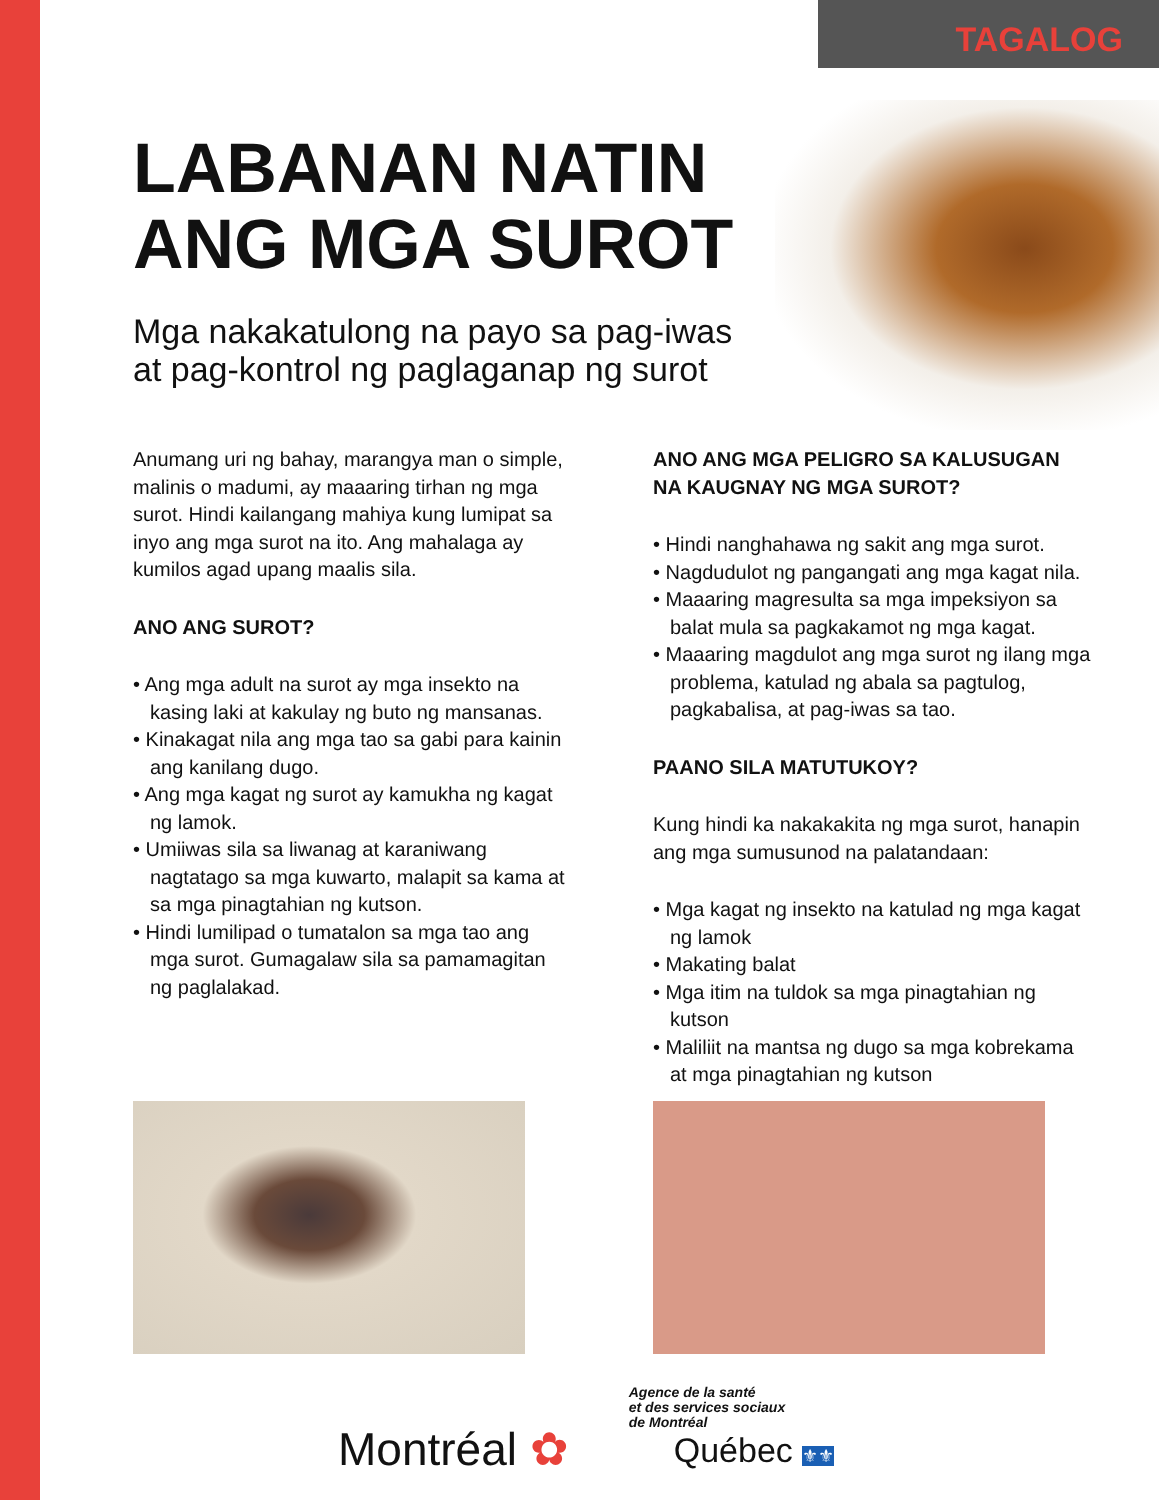TAGALOG
LABANAN NATIN
ANG MGA SUROT
Mga nakakatulong na payo sa pag-iwas
at pag-kontrol ng paglaganap ng surot
Anumang uri ng bahay, marangya man o simple, malinis o madumi, ay maaaring tirhan ng mga surot. Hindi kailangang mahiya kung lumipat sa inyo ang mga surot na ito. Ang mahalaga ay kumilos agad upang maalis sila.
ANO ANG SUROT?
• Ang mga adult na surot ay mga insekto na kasing laki at kakulay ng buto ng mansanas.
• Kinakagat nila ang mga tao sa gabi para kainin ang kanilang dugo.
• Ang mga kagat ng surot ay kamukha ng kagat ng lamok.
• Umiiwas sila sa liwanag at karaniwang nagtatago sa mga kuwarto, malapit sa kama at sa mga pinagtahian ng kutson.
• Hindi lumilipad o tumatalon sa mga tao ang mga surot. Gumagalaw sila sa pamamagitan ng paglalakad.
ANO ANG MGA PELIGRO SA KALUSUGAN NA KAUGNAY NG MGA SUROT?
• Hindi nanghahawa ng sakit ang mga surot.
• Nagdudulot ng pangangati ang mga kagat nila.
• Maaaring magresulta sa mga impeksiyon sa balat mula sa pagkakamot ng mga kagat.
• Maaaring magdulot ang mga surot ng ilang mga problema, katulad ng abala sa pagtulog, pagkabalisa, at pag-iwas sa tao.
PAANO SILA MATUTUKOY?
Kung hindi ka nakakakita ng mga surot, hanapin ang mga sumusunod na palatandaan:
• Mga kagat ng insekto na katulad ng mga kagat ng lamok
• Makating balat
• Mga itim na tuldok sa mga pinagtahian ng kutson
• Maliliit na mantsa ng dugo sa mga kobrekama at mga pinagtahian ng kutson
Montréal ✿
Agence de la santé
et des services sociaux
de Montréal
Québec ⚜⚜